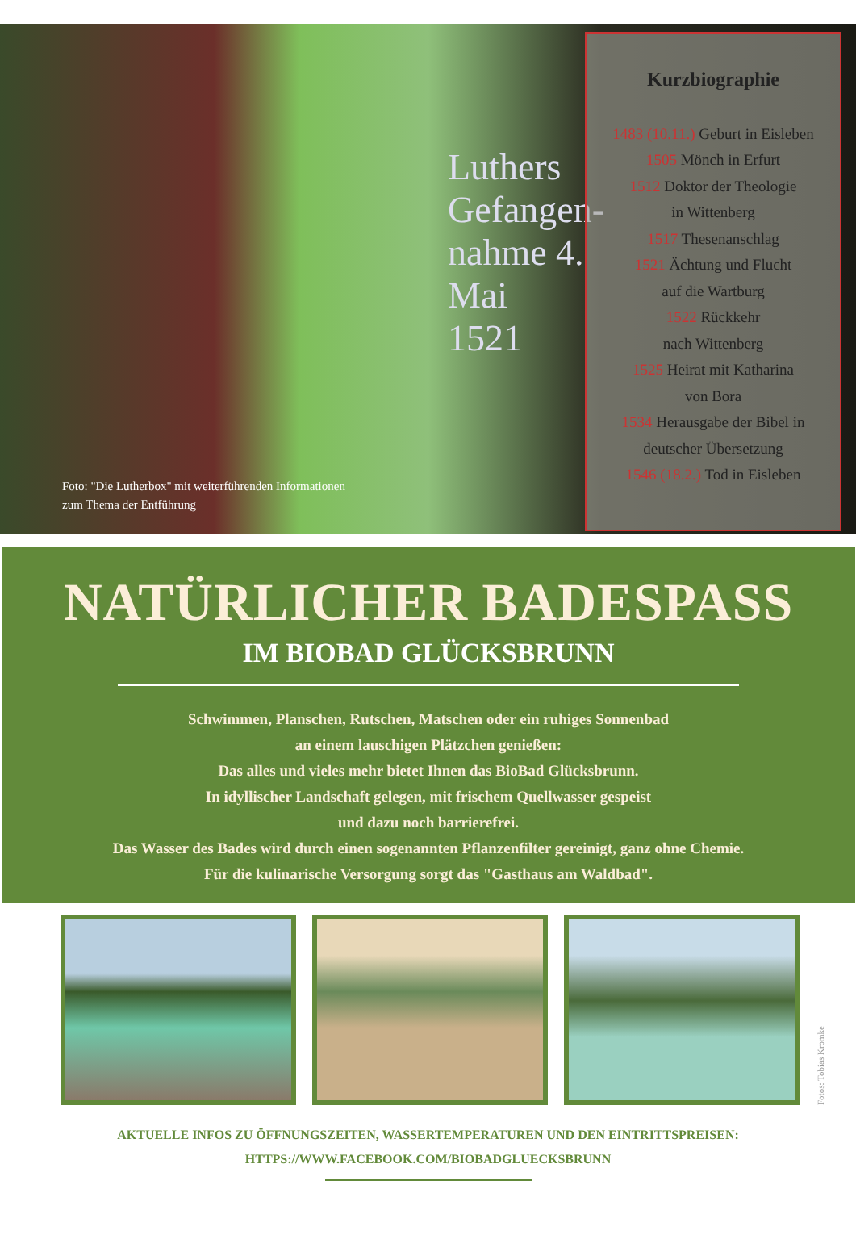Foto: "Die Lutherbox" mit weiterführenden Informationen
zum Thema der Entführung
Luthers Gefangen-nahme 4. Mai 1521
Kurzbiographie
1483 (10.11.) Geburt in Eisleben
1505 Mönch in Erfurt
1512 Doktor der Theologie
in Wittenberg
1517 Thesenanschlag
1521 Ächtung und Flucht
auf die Wartburg
1522 Rückkehr
nach Wittenberg
1525 Heirat mit Katharina
von Bora
1534 Herausgabe der Bibel in
deutscher Übersetzung
1546 (18.2.) Tod in Eisleben
NATÜRLICHER BADESPASS
IM BIOBAD GLÜCKSBRUNN
Schwimmen, Planschen, Rutschen, Matschen oder ein ruhiges Sonnenbad
an einem lauschigen Plätzchen genießen:
Das alles und vieles mehr bietet Ihnen das BioBad Glücksbrunn.
In idyllischer Landschaft gelegen, mit frischem Quellwasser gespeist
und dazu noch barrierefrei.
Das Wasser des Bades wird durch einen sogenannten Pflanzenfilter gereinigt, ganz ohne Chemie.
Für die kulinarische Versorgung sorgt das "Gasthaus am Waldbad".
Fotos: Tobias Kromke
AKTUELLE INFOS ZU ÖFFNUNGSZEITEN, WASSERTEMPERATUREN UND DEN EINTRITTSPREISEN:
HTTPS://WWW.FACEBOOK.COM/BIOBADGLUECKSBRUNN